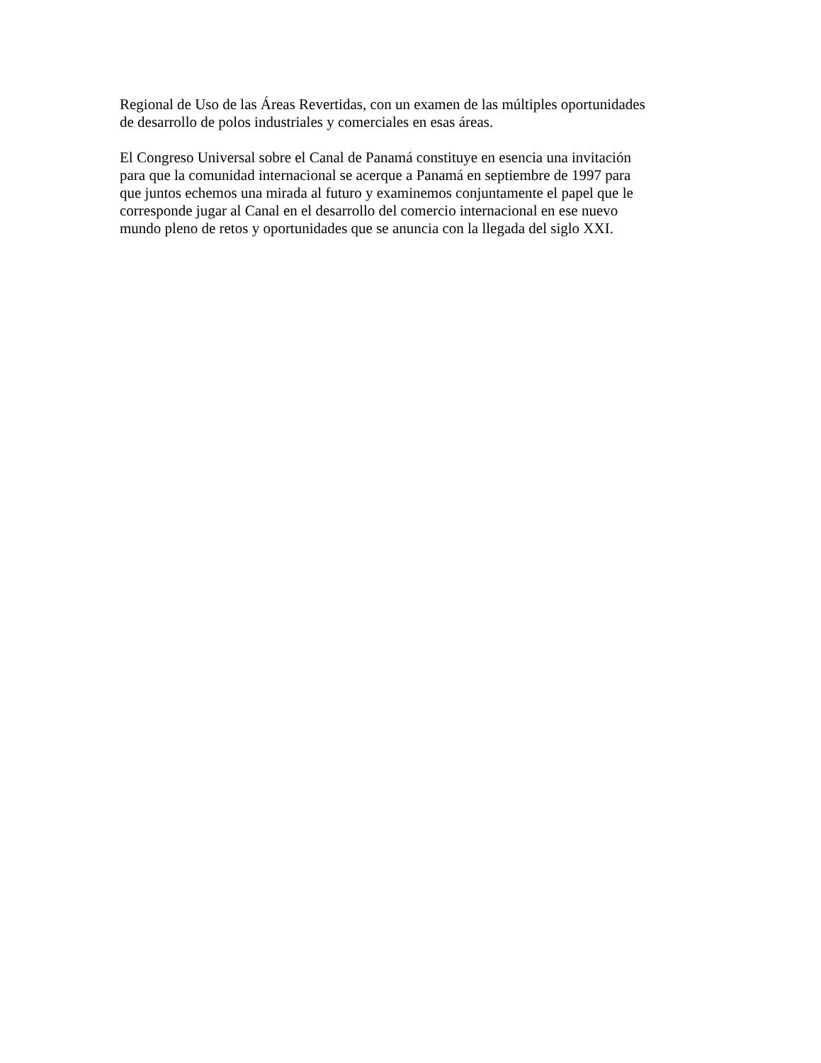Regional de Uso de las Áreas Revertidas, con un examen de las múltiples oportunidades
de desarrollo de polos industriales y comerciales en esas áreas.
El Congreso Universal sobre el Canal de Panamá constituye en esencia una invitación
para que la comunidad internacional se acerque a Panamá en septiembre de 1997 para
que juntos echemos una mirada al futuro y examinemos conjuntamente el papel que le
corresponde jugar al Canal en el desarrollo del comercio internacional en ese nuevo
mundo pleno de retos y oportunidades que se anuncia con la llegada del siglo XXI.